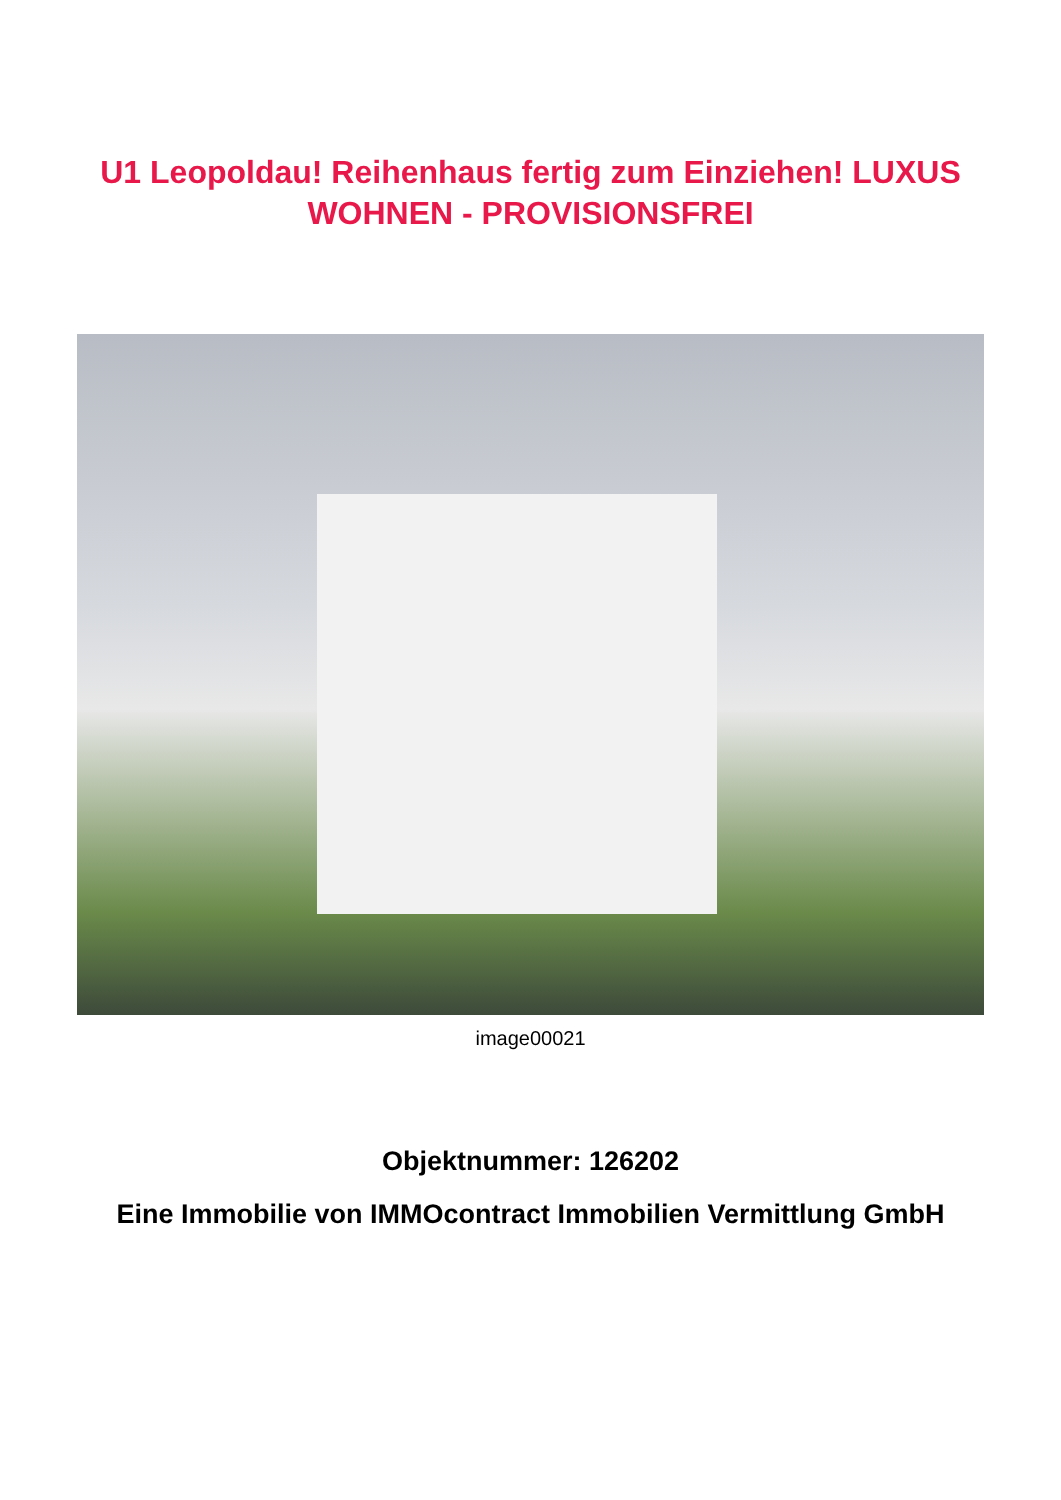U1 Leopoldau! Reihenhaus fertig zum Einziehen! LUXUS
WOHNEN - PROVISIONSFREI
image00021
Objektnummer: 126202
Eine Immobilie von IMMOcontract Immobilien Vermittlung GmbH